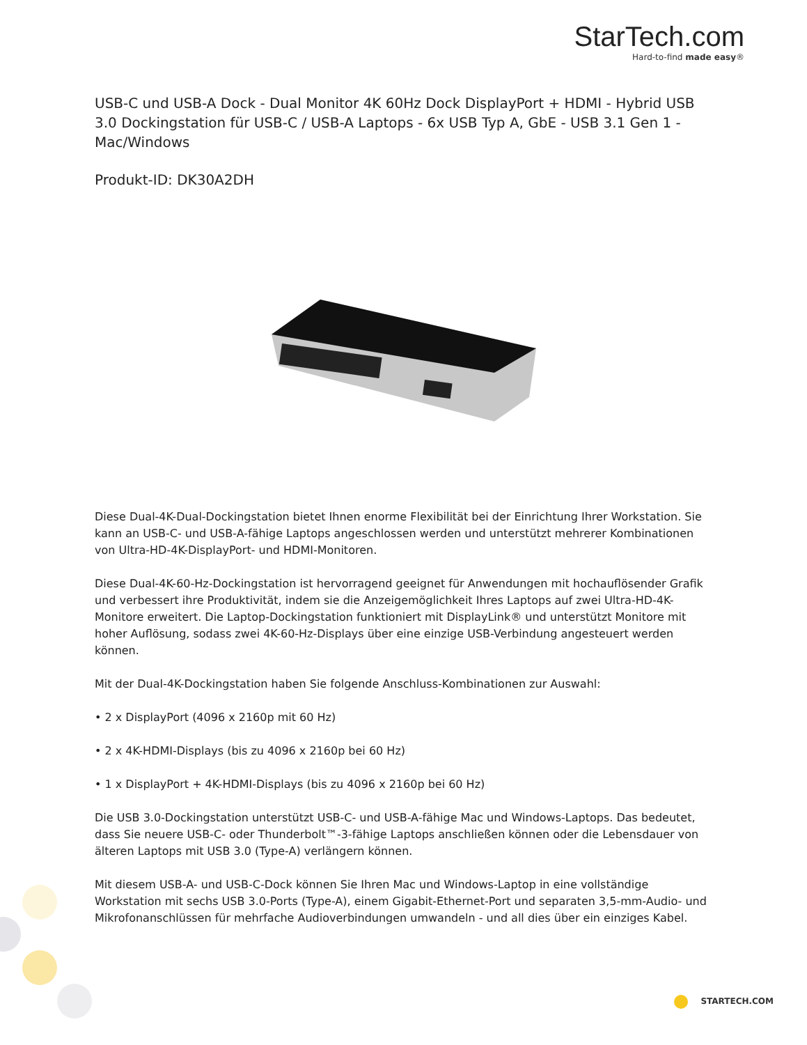StarTech.com
Hard-to-find made easy®
USB-C und USB-A Dock - Dual Monitor 4K 60Hz Dock DisplayPort + HDMI - Hybrid USB 3.0 Dockingstation für USB-C / USB-A Laptops - 6x USB Typ A, GbE - USB 3.1 Gen 1 - Mac/Windows
Produkt-ID: DK30A2DH
Diese Dual-4K-Dual-Dockingstation bietet Ihnen enorme Flexibilität bei der Einrichtung Ihrer Workstation. Sie kann an USB-C- und USB-A-fähige Laptops angeschlossen werden und unterstützt mehrerer Kombinationen von Ultra-HD-4K-DisplayPort- und HDMI-Monitoren.
Diese Dual-4K-60-Hz-Dockingstation ist hervorragend geeignet für Anwendungen mit hochauflösender Grafik und verbessert ihre Produktivität, indem sie die Anzeigemöglichkeit Ihres Laptops auf zwei Ultra-HD-4K-Monitore erweitert. Die Laptop-Dockingstation funktioniert mit DisplayLink® und unterstützt Monitore mit hoher Auflösung, sodass zwei 4K-60-Hz-Displays über eine einzige USB-Verbindung angesteuert werden können.
Mit der Dual-4K-Dockingstation haben Sie folgende Anschluss-Kombinationen zur Auswahl:
• 2 x DisplayPort (4096 x 2160p mit 60 Hz)
• 2 x 4K-HDMI-Displays (bis zu 4096 x 2160p bei 60 Hz)
• 1 x DisplayPort + 4K-HDMI-Displays (bis zu 4096 x 2160p bei 60 Hz)
Die USB 3.0-Dockingstation unterstützt USB-C- und USB-A-fähige Mac und Windows-Laptops. Das bedeutet, dass Sie neuere USB-C- oder Thunderbolt™-3-fähige Laptops anschließen können oder die Lebensdauer von älteren Laptops mit USB 3.0 (Type-A) verlängern können.
Mit diesem USB-A- und USB-C-Dock können Sie Ihren Mac und Windows-Laptop in eine vollständige Workstation mit sechs USB 3.0-Ports (Type-A), einem Gigabit-Ethernet-Port und separaten 3,5-mm-Audio- und Mikrofonanschlüssen für mehrfache Audioverbindungen umwandeln - und all dies über ein einziges Kabel.
STARTECH.COM